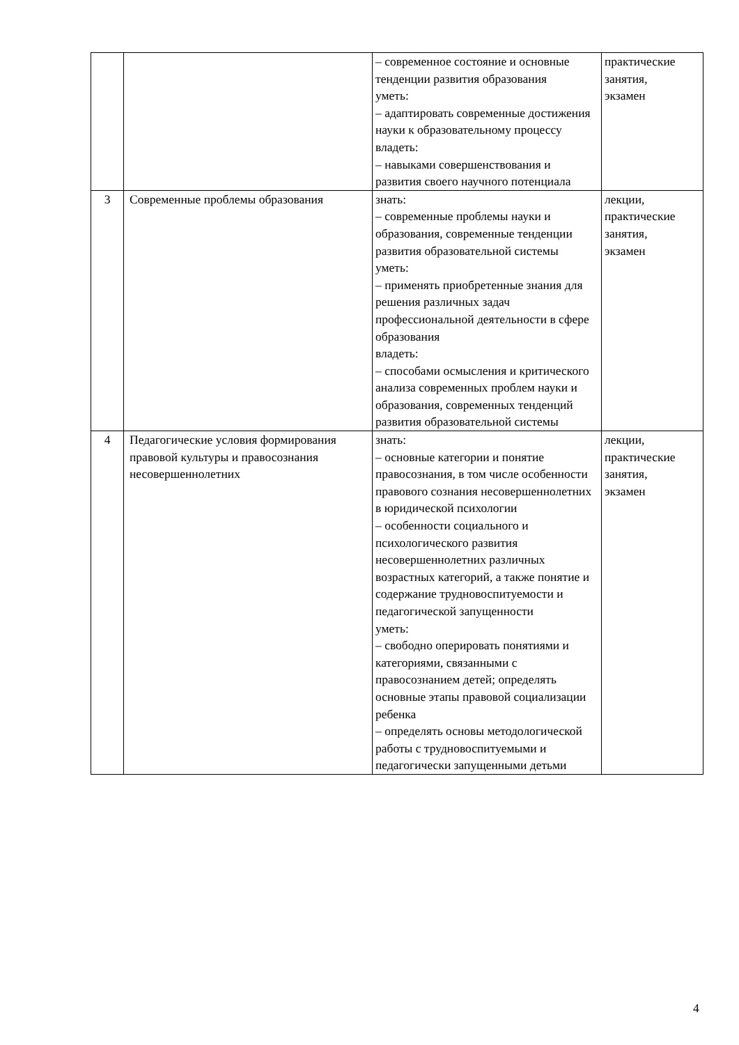| | | – современное состояние и основные тенденции развития образования уметь: – адаптировать современные достижения науки к образовательному процессу владеть: – навыками совершенствования и развития своего научного потенциала | практические занятия, экзамен |
| 3 | Современные проблемы образования | знать: – современные проблемы науки и образования, современные тенденции развития образовательной системы уметь: – применять приобретенные знания для решения различных задач профессиональной деятельности в сфере образования владеть: – способами осмысления и критического анализа современных проблем науки и образования, современных тенденций развития образовательной системы | лекции, практические занятия, экзамен |
| 4 | Педагогические условия формирования правовой культуры и правосознания несовершеннолетних | знать: – основные категории и понятие правосознания, в том числе особенности правового сознания несовершеннолетних в юридической психологии – особенности социального и психологического развития несовершеннолетних различных возрастных категорий, а также понятие и содержание трудновоспитуемости и педагогической запущенности уметь: – свободно оперировать понятиями и категориями, связанными с правосознанием детей; определять основные этапы правовой социализации ребенка – определять основы методологической работы с трудновоспитуемыми и педагогически запущенными детьми | лекции, практические занятия, экзамен |
4